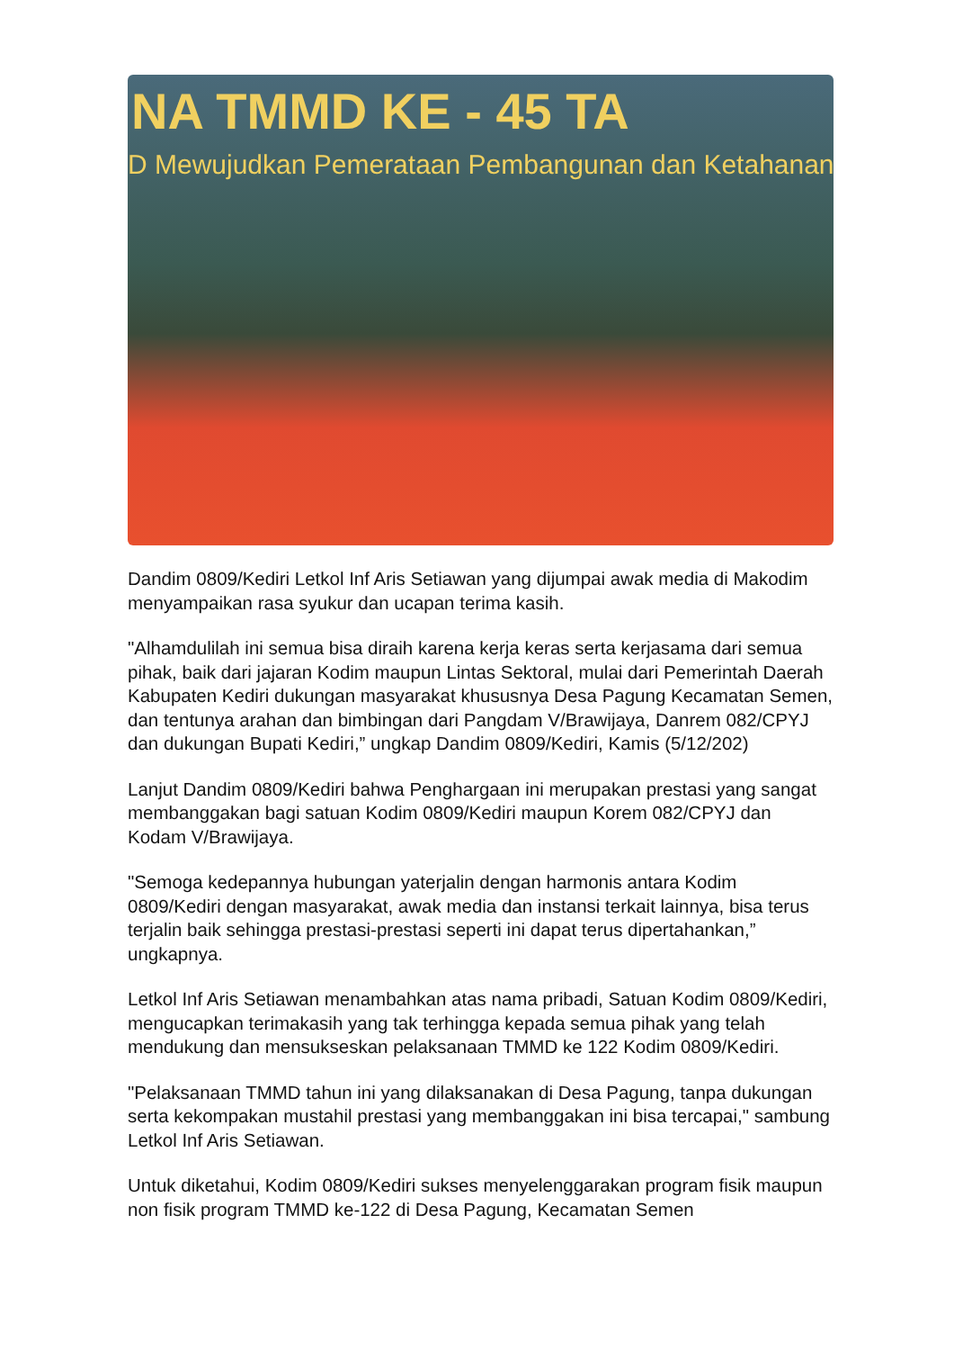NA TMMD KE - 45 TA
D Mewujudkan Pemerataan Pembangunan dan Ketahanan
Dandim 0809/Kediri Letkol Inf Aris Setiawan yang dijumpai awak media di Makodim menyampaikan rasa syukur dan ucapan terima kasih.
"Alhamdulilah ini semua bisa diraih karena kerja keras serta kerjasama dari semua pihak, baik dari jajaran Kodim maupun Lintas Sektoral, mulai dari Pemerintah Daerah Kabupaten Kediri dukungan masyarakat khususnya Desa Pagung Kecamatan Semen, dan tentunya arahan dan bimbingan dari Pangdam V/Brawijaya, Danrem 082/CPYJ dan dukungan Bupati Kediri,” ungkap Dandim 0809/Kediri, Kamis (5/12/202)
Lanjut Dandim 0809/Kediri bahwa Penghargaan ini merupakan prestasi yang sangat membanggakan bagi satuan Kodim 0809/Kediri maupun Korem 082/CPYJ dan Kodam V/Brawijaya.
"Semoga kedepannya hubungan yaterjalin dengan harmonis antara Kodim 0809/Kediri dengan masyarakat, awak media dan instansi terkait lainnya, bisa terus terjalin baik sehingga prestasi-prestasi seperti ini dapat terus dipertahankan,” ungkapnya.
Letkol Inf Aris Setiawan menambahkan atas nama pribadi, Satuan Kodim 0809/Kediri, mengucapkan terimakasih yang tak terhingga kepada semua pihak yang telah mendukung dan mensukseskan pelaksanaan TMMD ke 122 Kodim 0809/Kediri.
"Pelaksanaan TMMD tahun ini yang dilaksanakan di Desa Pagung, tanpa dukungan serta kekompakan mustahil prestasi yang membanggakan ini bisa tercapai," sambung Letkol Inf Aris Setiawan.
Untuk diketahui, Kodim 0809/Kediri sukses menyelenggarakan program fisik maupun non fisik program TMMD ke-122 di Desa Pagung, Kecamatan Semen